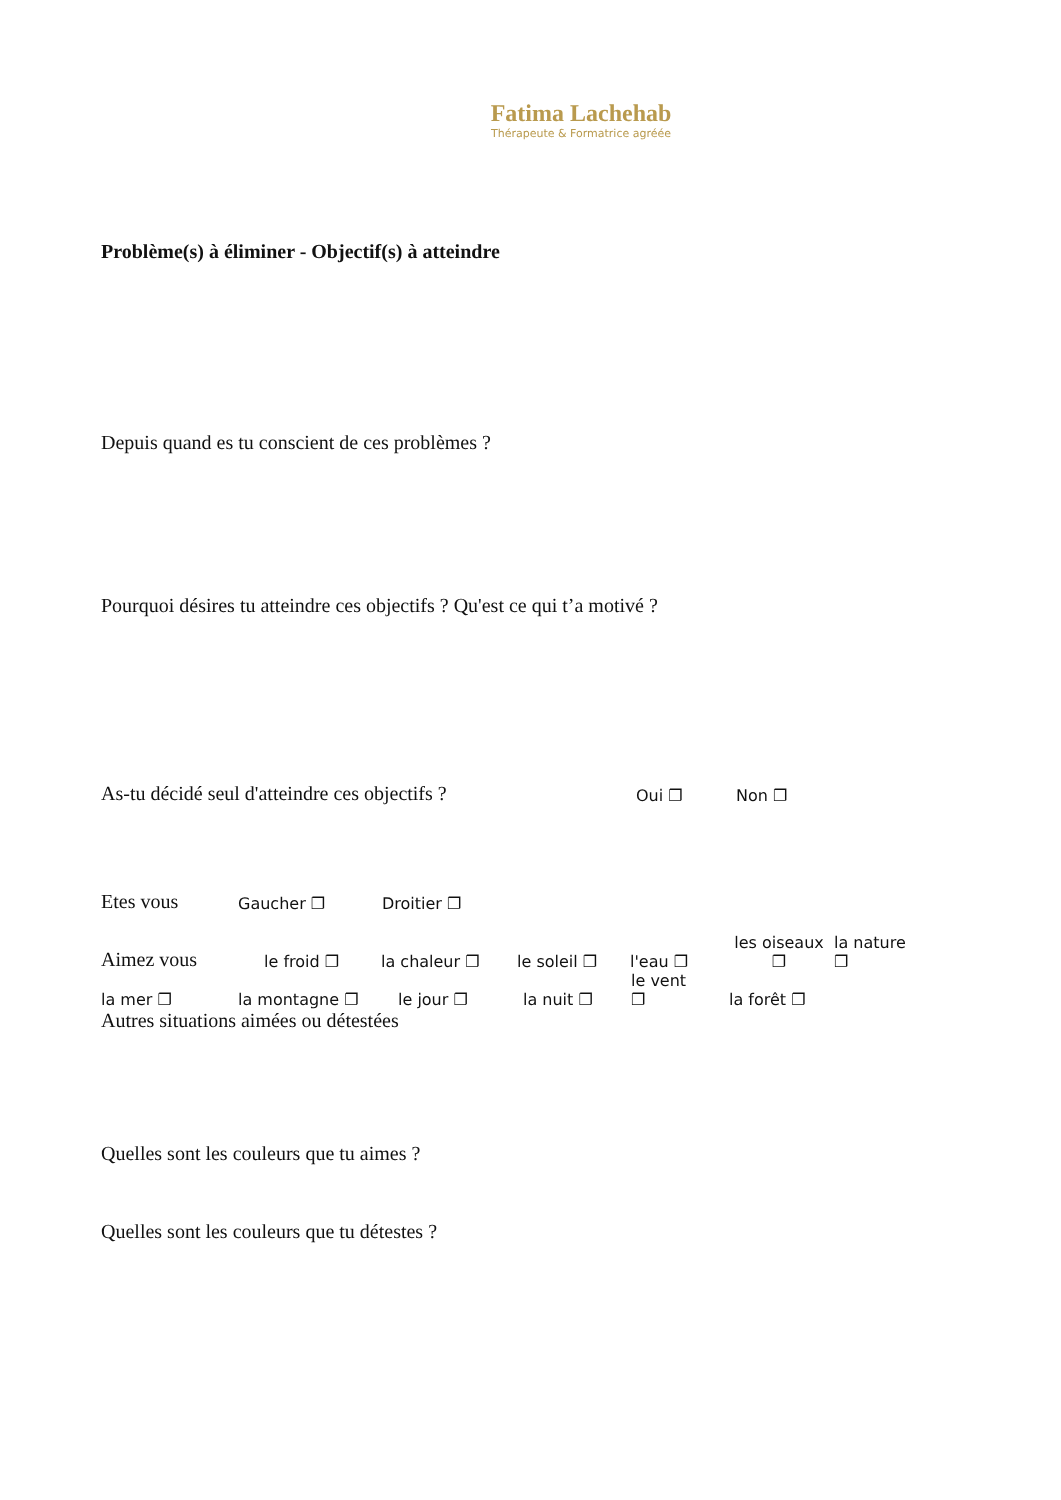Fatima Lachehab
Thérapeute & Formatrice agréée
Problème(s) à éliminer - Objectif(s) à atteindre
Depuis quand es tu conscient de ces problèmes ?
Pourquoi désires tu atteindre ces objectifs ? Qu'est ce qui t’a motivé ?
As-tu décidé seul d'atteindre ces objectifs ?
Oui ❐ Non ❐
Etes vous
Gaucher ❐ Droitier ❐
Aimez vous
le froid ❐ la chaleur ❐ le soleil ❐ l'eau ❐ les oiseaux
❐ la nature
❐
la mer ❐ la montagne ❐ le jour ❐ la nuit ❐ le vent
❐ la forêt ❐
Autres situations aimées ou détestées
Quelles sont les couleurs que tu aimes ?
Quelles sont les couleurs que tu détestes ?